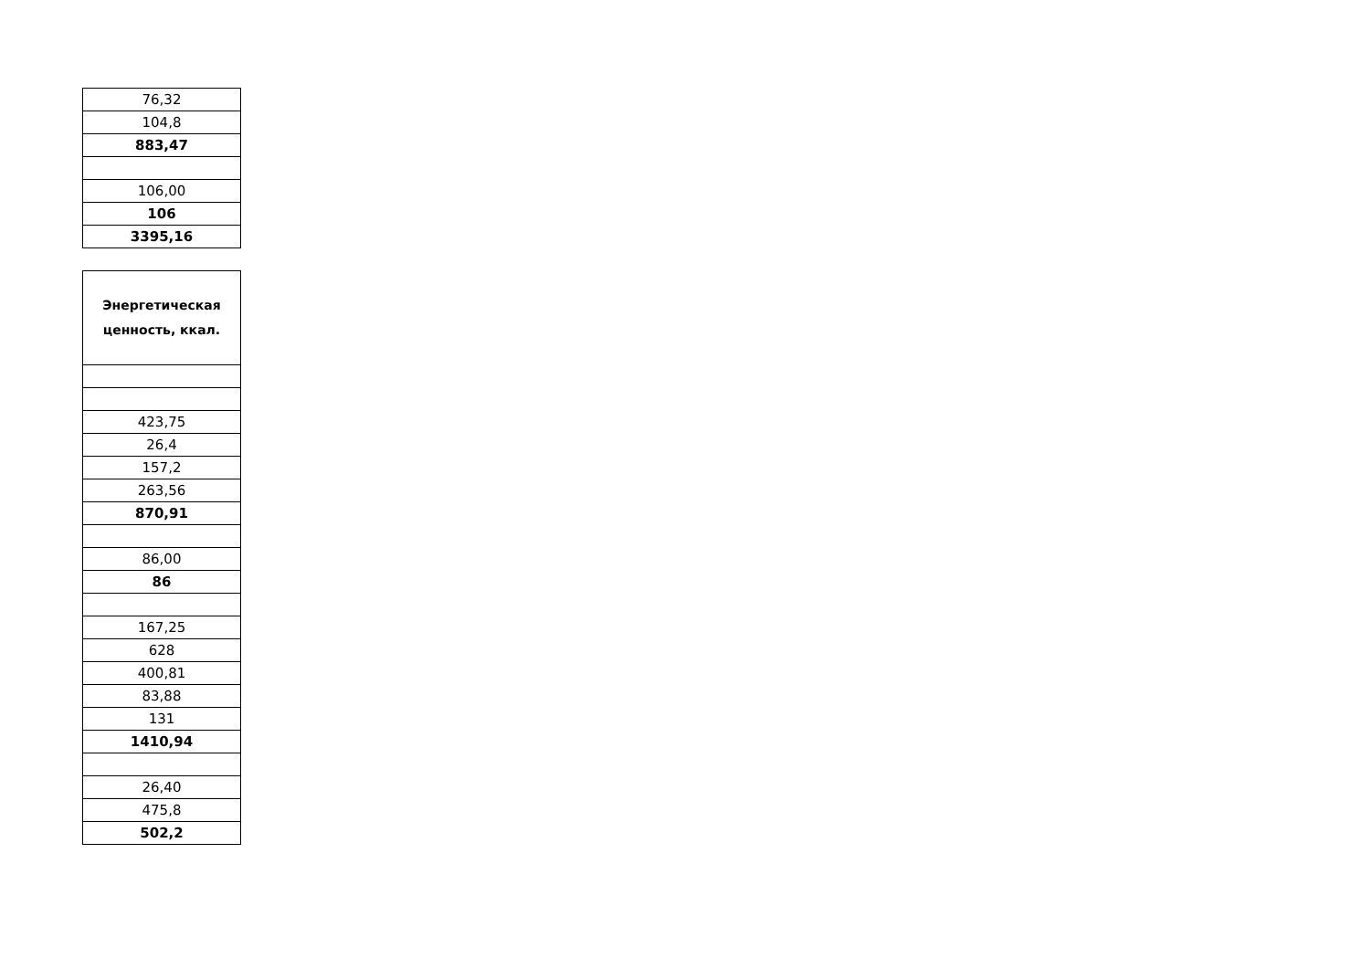| 76,32 |
| 104,8 |
| 883,47 |
| 106,00 |
| 106 |
| 3395,16 |
| Энергетическая ценность, ккал. |
| 423,75 |
| 26,4 |
| 157,2 |
| 263,56 |
| 870,91 |
| 86,00 |
| 86 |
| 167,25 |
| 628 |
| 400,81 |
| 83,88 |
| 131 |
| 1410,94 |
| 26,40 |
| 475,8 |
| 502,2 |